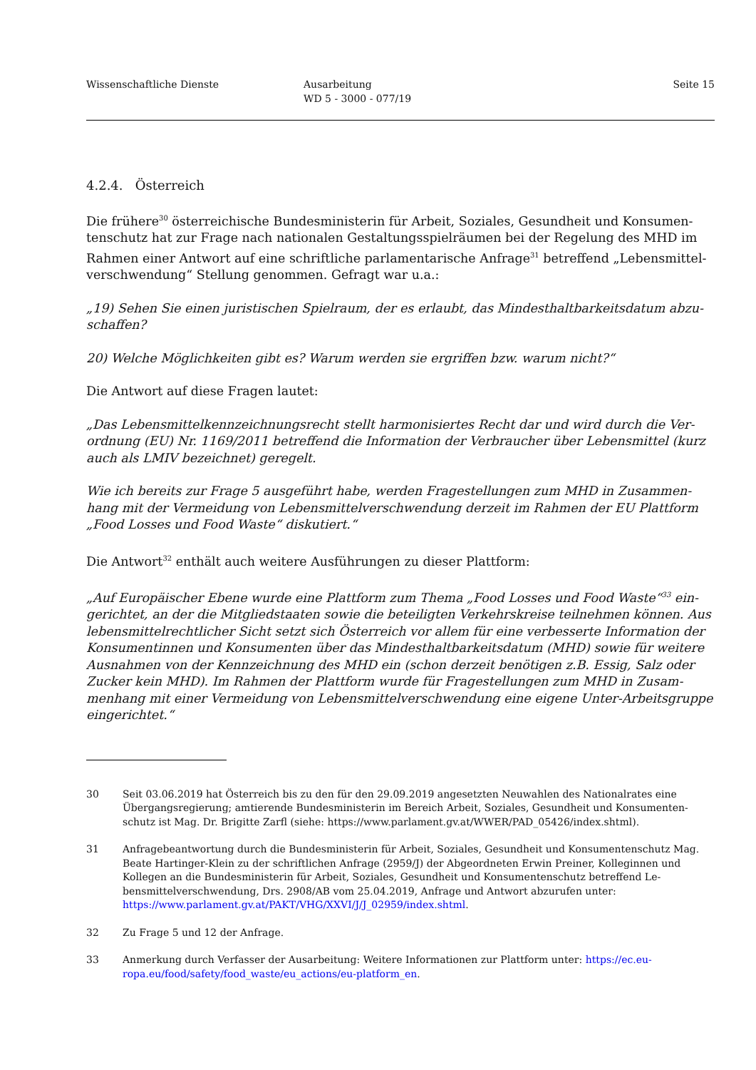Wissenschaftliche Dienste Ausarbeitung
WD 5 - 3000 - 077/19
Seite 15
4.2.4. Österreich
Die frühere<sup>30</sup> österreichische Bundesministerin für Arbeit, Soziales, Gesundheit und Konsumen­tenschutz hat zur Frage nach nationalen Gestaltungsspielräumen bei der Regelung des MHD im Rahmen einer Antwort auf eine schriftliche parlamentarische Anfrage<sup>31</sup> betreffend „Lebensmittel­verschwendung“ Stellung genommen. Gefragt war u.a.:
„19) Sehen Sie einen juristischen Spielraum, der es erlaubt, das Mindesthaltbarkeitsdatum abzu­schaffen?
20) Welche Möglichkeiten gibt es? Warum werden sie ergriffen bzw. warum nicht?“
Die Antwort auf diese Fragen lautet:
„Das Lebensmittelkennzeichnungsrecht stellt harmonisiertes Recht dar und wird durch die Ver­ordnung (EU) Nr. 1169/2011 betreffend die Information der Verbraucher über Lebensmittel (kurz auch als LMIV bezeichnet) geregelt.
Wie ich bereits zur Frage 5 ausgeführt habe, werden Fragestellungen zum MHD in Zusammen­hang mit der Vermeidung von Lebensmittelverschwendung derzeit im Rahmen der EU Plattform „Food Losses und Food Waste“ diskutiert.“
Die Antwort<sup>32</sup> enthält auch weitere Ausführungen zu dieser Plattform:
„Auf Europäischer Ebene wurde eine Plattform zum Thema „Food Losses und Food Waste“<sup>33</sup> ein­gerichtet, an der die Mitgliedstaaten sowie die beteiligten Verkehrskreise teilnehmen können. Aus lebensmittelrechtlicher Sicht setzt sich Österreich vor allem für eine verbesserte Information der Konsumentinnen und Konsumenten über das Mindesthaltbarkeitsdatum (MHD) sowie für weitere Ausnahmen von der Kennzeichnung des MHD ein (schon derzeit benötigen z.B. Essig, Salz oder Zucker kein MHD). Im Rahmen der Plattform wurde für Fragestellungen zum MHD in Zusam­menhang mit einer Vermeidung von Lebensmittelverschwendung eine eigene Unter-Arbeits­gruppe eingerichtet.“
30 Seit 03.06.2019 hat Österreich bis zu den für den 29.09.2019 angesetzten Neuwahlen des Nationalrates eine Übergangsregierung; amtierende Bundesministerin im Bereich Arbeit, Soziales, Gesundheit und Konsumenten­schutz ist Mag. Dr. Brigitte Zarfl (siehe: https://www.parlament.gv.at/WWER/PAD_05426/index.shtml).
31 Anfragebeantwortung durch die Bundesministerin für Arbeit, Soziales, Gesundheit und Konsumentenschutz Mag. Beate Hartinger-Klein zu der schriftlichen Anfrage (2959/J) der Abgeordneten Erwin Preiner, Kolleginnen und Kollegen an die Bundesministerin für Arbeit, Soziales, Gesundheit und Konsumentenschutz betreffend Le­bensmittelverschwendung, Drs. 2908/AB vom 25.04.2019, Anfrage und Antwort abzurufen unter: https://www.parlament.gv.at/PAKT/VHG/XXVI/J/J_02959/index.shtml.
32 Zu Frage 5 und 12 der Anfrage.
33 Anmerkung durch Verfasser der Ausarbeitung: Weitere Informationen zur Plattform unter: https://ec.eu­ropa.eu/food/safety/food_waste/eu_actions/eu-platform_en.